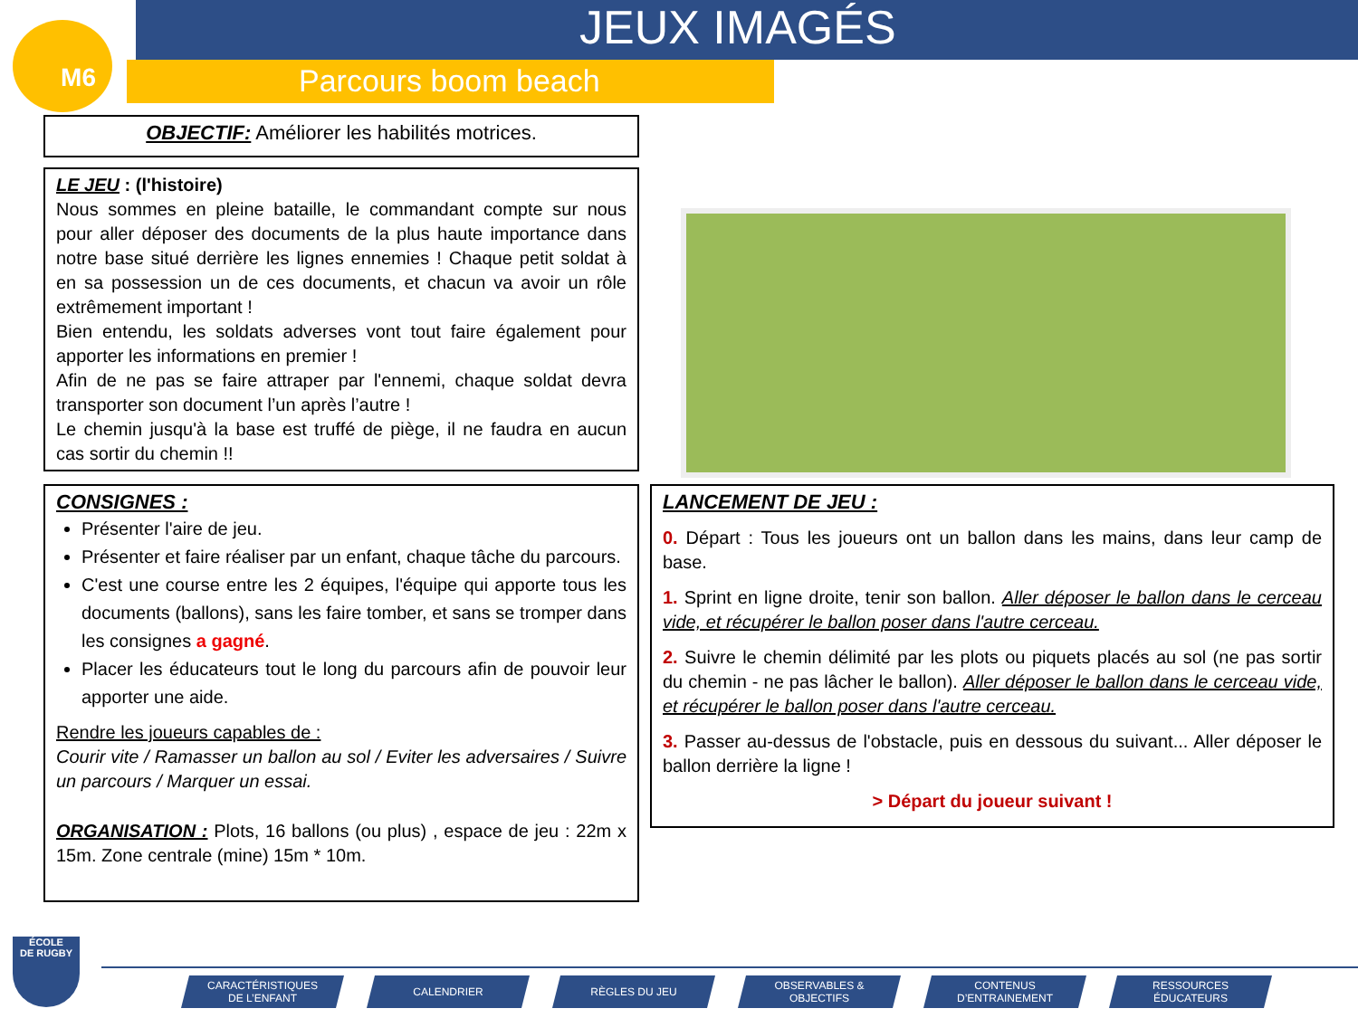M6 JEUX IMAGÉS
Parcours boom beach
OBJECTIF: Améliorer les habilités motrices.
LE JEU : (l'histoire)
Nous sommes en pleine bataille, le commandant compte sur nous pour aller déposer des documents de la plus haute importance dans notre base situé derrière les lignes ennemies ! Chaque petit soldat à en sa possession un de ces documents, et chacun va avoir un rôle extrêmement important !
Bien entendu, les soldats adverses vont tout faire également pour apporter les informations en premier !
Afin de ne pas se faire attraper par l'ennemi, chaque soldat devra transporter son document l’un après l’autre !
Le chemin jusqu'à la base est truffé de piège, il ne faudra en aucun cas sortir du chemin !!
CONSIGNES :
Présenter l'aire de jeu.
Présenter et faire réaliser par un enfant, chaque tâche du parcours.
C'est une course entre les 2 équipes, l'équipe qui apporte tous les documents (ballons), sans les faire tomber, et sans se tromper dans les consignes a gagné.
Placer les éducateurs tout le long du parcours afin de pouvoir leur apporter une aide.
Rendre les joueurs capables de :
Courir vite / Ramasser un ballon au sol / Eviter les adversaires / Suivre un parcours / Marquer un essai.
ORGANISATION : Plots, 16 ballons (ou plus) , espace de jeu : 22m x 15m. Zone centrale (mine) 15m * 10m.
LANCEMENT DE JEU :
0. Départ : Tous les joueurs ont un ballon dans les mains, dans leur camp de base.
1. Sprint en ligne droite, tenir son ballon. Aller déposer le ballon dans le cerceau vide, et récupérer le ballon poser dans l'autre cerceau.
2. Suivre le chemin délimité par les plots ou piquets placés au sol (ne pas sortir du chemin - ne pas lâcher le ballon). Aller déposer le ballon dans le cerceau vide, et récupérer le ballon poser dans l'autre cerceau.
3. Passer au-dessus de l'obstacle, puis en dessous du suivant... Aller déposer le ballon derrière la ligne !
> Départ du joueur suivant !
ÉCOLE
DE RUGBY
CARACTÉRISTIQUES
DE L’ENFANT
CALENDRIER RÈGLES DU JEU OBSERVABLES &
OBJECTIFS
CONTENUS
D’ENTRAINEMENT
RESSOURCES
ÉDUCATEURS